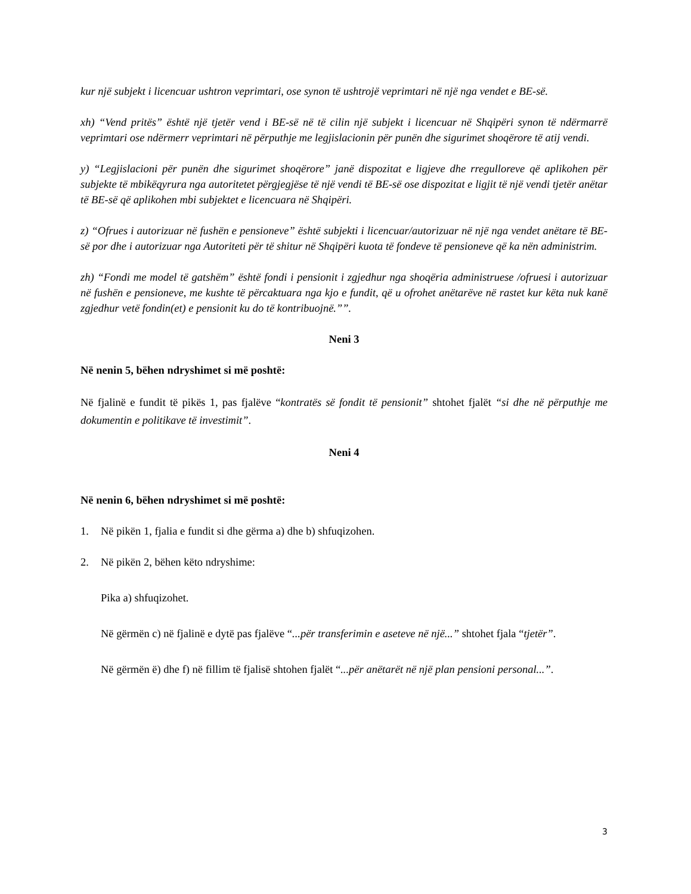kur një subjekt i licencuar ushtron veprimtari, ose synon të ushtrojë veprimtari në një nga vendet e BE-së.
xh) “Vend pritës” është një tjetër vend i BE-së në të cilin një subjekt i licencuar në Shqipëri synon të ndërmarrë veprimtari ose ndërmerr veprimtari në përputhje me legjislacionin për punën dhe sigurimet shoqërore të atij vendi.
y) “Legjislacioni për punën dhe sigurimet shoqërore” janë dispozitat e ligjeve dhe rregulloreve që aplikohen për subjekte të mbikëqyrura nga autoritetet përgjegjëse të një vendi të BE-së ose dispozitat e ligjit të një vendi tjetër anëtar të BE-së që aplikohen mbi subjektet e licencuara në Shqipëri.
z) “Ofrues i autorizuar në fushën e pensioneve” është subjekti i licencuar/autorizuar në një nga vendet anëtare të BE-së por dhe i autorizuar nga Autoriteti për të shitur në Shqipëri kuota të fondeve të pensioneve që ka nën administrim.
zh) “Fondi me model të gatshëm” është fondi i pensionit i zgjedhur nga shoqëria administruese /ofruesi i autorizuar në fushën e pensioneve, me kushte të përcaktuara nga kjo e fundit, që u ofrohet anëtarëve në rastet kur këta nuk kanë zgjedhur vetë fondin(et) e pensionit ku do të kontribuojnë.””.
Neni 3
Në nenin 5, bëhen ndryshimet si më poshtë:
Në fjalinë e fundit të pikës 1, pas fjalëve “kontratës së fondit të pensionit” shtohet fjalët “si dhe në përputhje me dokumentin e politikave të investimit”.
Neni 4
Në nenin 6, bëhen ndryshimet si më poshtë:
1. Në pikën 1, fjalia e fundit si dhe gërma a) dhe b) shfuqizohen.
2. Në pikën 2, bëhen këto ndryshime:
Pika a) shfuqizohet.
Në gërmën c) në fjalinë e dytë pas fjalëve “...për transferimin e aseteve në një...” shtohet fjala “tjetër”.
Në gërmën ë) dhe f) në fillim të fjalisë shtohen fjalët “...për anëtarët në një plan pensioni personal...”.
3